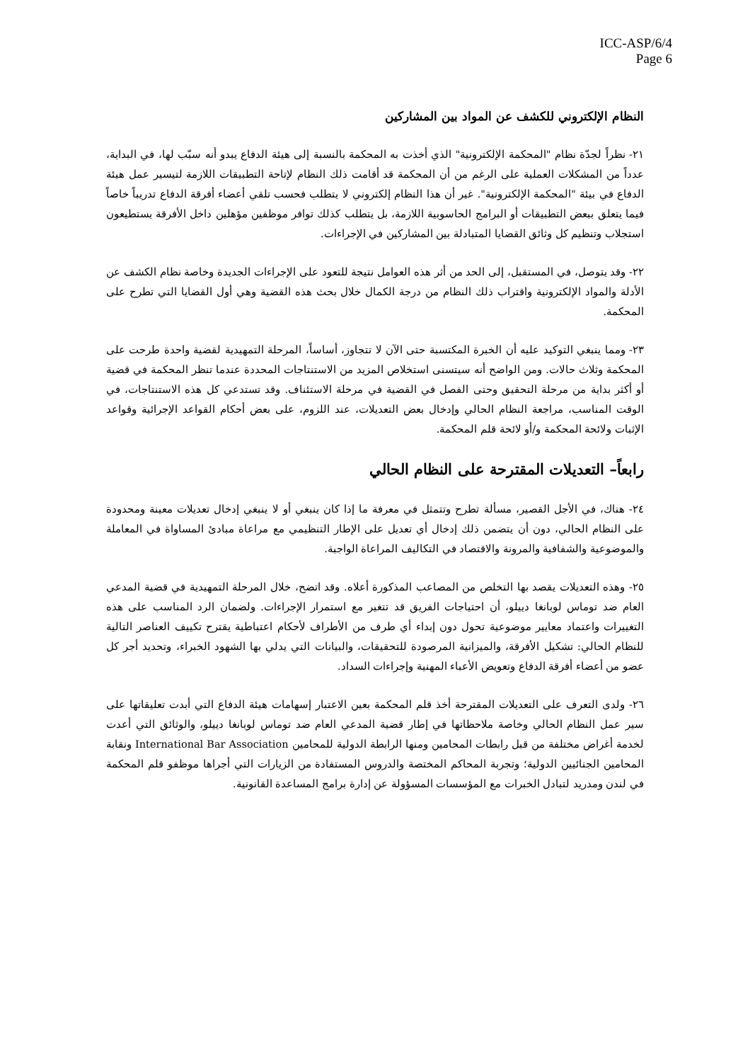ICC-ASP/6/4
Page 6
النظام الإلكتروني للكشف عن المواد بين المشاركين
٢١- نظراً لجدّة نظام "المحكمة الإلكترونية" الذي أخذت به المحكمة بالنسبة إلى هيئة الدفاع يبدو أنه سبّب لها، في البداية، عدداً من المشكلات العملية على الرغم من أن المحكمة قد أقامت ذلك النظام لإتاحة التطبيقات اللازمة لتيسير عمل هيئة الدفاع في بيئة "المحكمة الإلكترونية". غير أن هذا النظام إلكتروني لا يتطلب فحسب تلقي أعضاء أفرقة الدفاع تدريباً خاصاً فيما يتعلق ببعض التطبيقات أو البرامج الحاسوبية اللازمة، بل يتطلب كذلك توافر موظفين مؤهلين داخل الأفرقة يستطيعون استجلاب وتنظيم كل وثائق القضايا المتبادلة بين المشاركين في الإجراءات.
٢٢- وقد يتوصل، في المستقبل، إلى الحد من أثر هذه العوامل نتيجة للتعود على الإجراءات الجديدة وخاصة نظام الكشف عن الأدلة والمواد الإلكترونية واقتراب ذلك النظام من درجة الكمال خلال بحث هذه القضية وهي أول القضايا التي تطرح على المحكمة.
٢٣- ومما ينبغي التوكيد عليه أن الخبرة المكتسبة حتى الآن لا تتجاوز، أساساً، المرحلة التمهيدية لقضية واحدة طرحت على المحكمة وثلاث حالات. ومن الواضح أنه سيتسنى استخلاص المزيد من الاستنتاجات المحددة عندما تنظر المحكمة في قضية أو أكثر بداية من مرحلة التحقيق وحتى الفصل في القضية في مرحلة الاستئناف. وقد تستدعي كل هذه الاستنتاجات، في الوقت المناسب، مراجعة النظام الحالي وإدخال بعض التعديلات، عند اللزوم، على بعض أحكام القواعد الإجرائية وقواعد الإثبات ولائحة المحكمة و/أو لائحة قلم المحكمة.
رابعاً– التعديلات المقترحة على النظام الحالي
٢٤- هناك، في الأجل القصير، مسألة تطرح وتتمثل في معرفة ما إذا كان ينبغي أو لا ينبغي إدخال تعديلات معينة ومحدودة على النظام الحالي، دون أن يتضمن ذلك إدخال أي تعديل على الإطار التنظيمي مع مراعاة مبادئ المساواة في المعاملة والموضوعية والشفافية والمرونة والاقتصاد في التكاليف المراعاة الواجبة.
٢٥- وهذه التعديلات يقصد بها التخلص من المصاعب المذكورة أعلاه. وقد اتضح، خلال المرحلة التمهيدية في قضية المدعي العام ضد توماس لوبانغا دييلو، أن احتياجات الفريق قد تتغير مع استمرار الإجراءات. ولضمان الرد المناسب على هذه التغييرات واعتماد معايير موضوعية تحول دون إبداء أي طرف من الأطراف لأحكام اعتباطية يقترح تكييف العناصر التالية للنظام الحالي: تشكيل الأفرقة، والميزانية المرصودة للتحقيقات، والبيانات التي يدلي بها الشهود الخبراء، وتحديد أجر كل عضو من أعضاء أفرقة الدفاع وتعويض الأعباء المهنية وإجراءات السداد.
٢٦- ولدى التعرف على التعديلات المقترحة أخذ قلم المحكمة بعين الاعتبار إسهامات هيئة الدفاع التي أبدت تعليقاتها على سير عمل النظام الحالي وخاصة ملاحظاتها في إطار قضية المدعي العام ضد توماس لوبانغا دييلو، والوثائق التي أعدت لخدمة أغراض مختلفة من قبل رابطات المحامين ومنها الرابطة الدولية للمحامين International Bar Association ونقابة المحامين الجنائيين الدولية؛ وتجربة المحاكم المختصة والدروس المستفادة من الزيارات التي أجراها موظفو قلم المحكمة في لندن ومدريد لتبادل الخبرات مع المؤسسات المسؤولة عن إدارة برامج المساعدة القانونية.